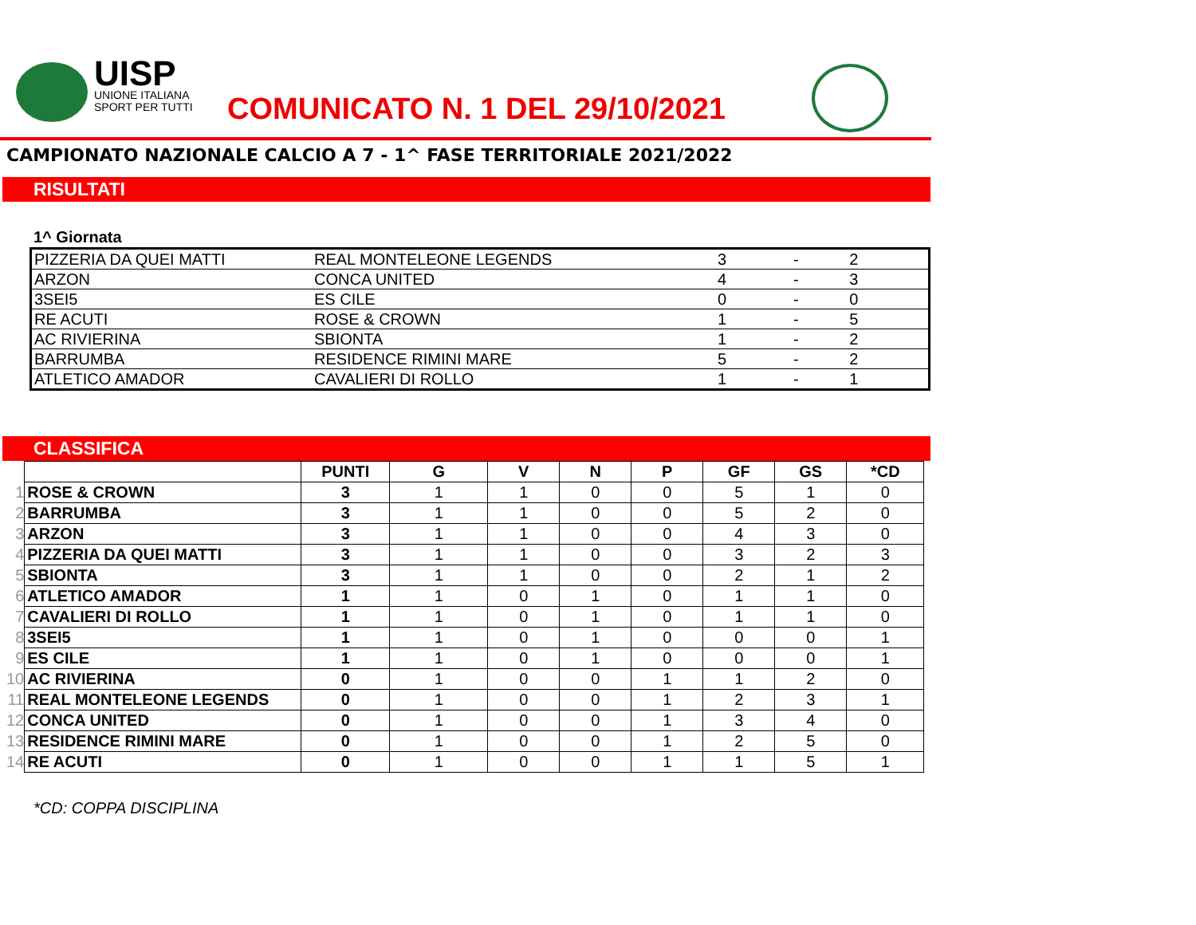UISP
UNIONE ITALIANA
SPORT PER TUTTI
COMUNICATO N. 1 DEL 29/10/2021
CAMPIONATO NAZIONALE CALCIO A 7 - 1^ FASE TERRITORIALE 2021/2022
RISULTATI
1^ Giornata
| PIZZERIA DA QUEI MATTI | REAL MONTELEONE LEGENDS | 3 | - | 2 |
| ARZON | CONCA UNITED | 4 | - | 3 |
| 3SEI5 | ES CILE | 0 | - | 0 |
| RE ACUTI | ROSE & CROWN | 1 | - | 5 |
| AC RIVIERINA | SBIONTA | 1 | - | 2 |
| BARRUMBA | RESIDENCE RIMINI MARE | 5 | - | 2 |
| ATLETICO AMADOR | CAVALIERI DI ROLLO | 1 | - | 1 |
CLASSIFICA
| | | PUNTI | G | V | N | P | GF | GS | *CD |
| 1 | ROSE & CROWN | 3 | 1 | 1 | 0 | 0 | 5 | 1 | 0 |
| 2 | BARRUMBA | 3 | 1 | 1 | 0 | 0 | 5 | 2 | 0 |
| 3 | ARZON | 3 | 1 | 1 | 0 | 0 | 4 | 3 | 0 |
| 4 | PIZZERIA DA QUEI MATTI | 3 | 1 | 1 | 0 | 0 | 3 | 2 | 3 |
| 5 | SBIONTA | 3 | 1 | 1 | 0 | 0 | 2 | 1 | 2 |
| 6 | ATLETICO AMADOR | 1 | 1 | 0 | 1 | 0 | 1 | 1 | 0 |
| 7 | CAVALIERI DI ROLLO | 1 | 1 | 0 | 1 | 0 | 1 | 1 | 0 |
| 8 | 3SEI5 | 1 | 1 | 0 | 1 | 0 | 0 | 0 | 1 |
| 9 | ES CILE | 1 | 1 | 0 | 1 | 0 | 0 | 0 | 1 |
| 10 | AC RIVIERINA | 0 | 1 | 0 | 0 | 1 | 1 | 2 | 0 |
| 11 | REAL MONTELEONE LEGENDS | 0 | 1 | 0 | 0 | 1 | 2 | 3 | 1 |
| 12 | CONCA UNITED | 0 | 1 | 0 | 0 | 1 | 3 | 4 | 0 |
| 13 | RESIDENCE RIMINI MARE | 0 | 1 | 0 | 0 | 1 | 2 | 5 | 0 |
| 14 | RE ACUTI | 0 | 1 | 0 | 0 | 1 | 1 | 5 | 1 |
*CD: COPPA DISCIPLINA